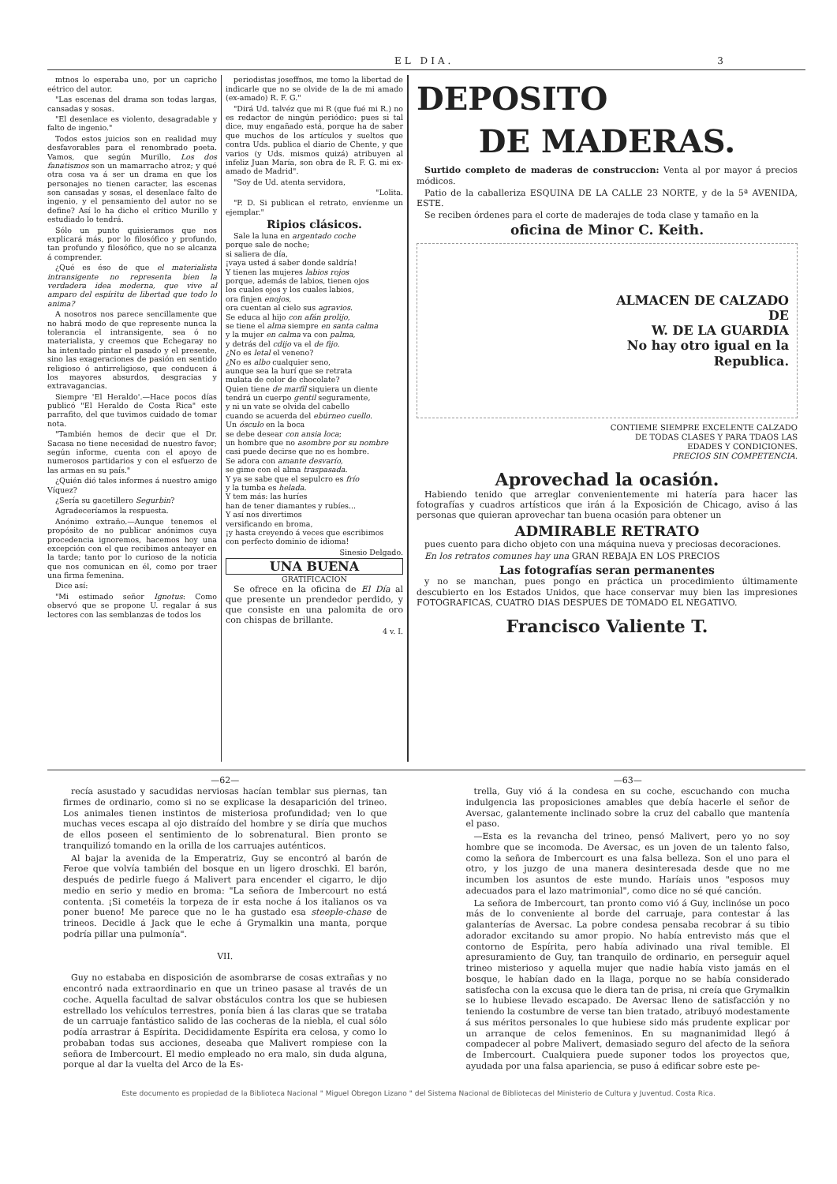EL DIA. 3
mtnos lo esperaba uno, por un capricho eétrico del autor.
"Las escenas del drama son todas largas, cansadas y sosas.
"El desenlace es violento, desagradable y falto de ingenio."
Todos estos juicios son en realidad muy desfavorables para el renombrado poeta. Vamos, que según Murillo, Los dos fanatismos son un mamarracho atroz; y qué otra cosa va á ser un drama en que los personajes no tienen caracter, las escenas son cansadas y sosas, el desenlace falto de ingenio, y el pensamiento del autor no se define? Así lo ha dicho el crítico Murillo y estudiado lo tendrá.
Sólo un punto quisieramos que nos explicará más, por lo filosófico y profundo, tan profundo y filosófico, que no se alcanza á comprender.
¿Qué es éso de que el materialista intransigente no representa bien la verdadera idea moderna, que vive al amparo del espíritu de libertad que todo lo anima?
A nosotros nos parece sencillamente que no habrá modo de que represente nunca la tolerancia el intransigente, sea ó no materialista, y creemos que Echegaray no ha intentado pintar el pasado y el presente, sino las exageraciones de pasión en sentido religioso ó antirreligioso, que conducen á los mayores absurdos, desgracias y extravagancias.
Siempre 'El Heraldo'.—Hace pocos días publicó "El Heraldo de Costa Rica" este parrafito, del que tuvimos cuidado de tomar nota.
"También hemos de decir que el Dr. Sacasa no tiene necesidad de nuestro favor; según informe, cuenta con el apoyo de numerosos partidarios y con el esfuerzo de las armas en su país."
¿Quién dió tales informes á nuestro amigo Víquez?
¿Sería su gacetillero Segurbin?
Agradeceríamos la respuesta.
Anónimo extraño.—Aunque tenemos el propósito de no publicar anónimos cuya procedencia ignoremos, hacemos hoy una excepción con el que recibimos anteayer en la tarde; tanto por lo curioso de la noticia que nos comunican en él, como por traer una firma femenina.
Dice así:
"Mi estimado señor Ignotus: Como observó que se propone U. regalar á sus lectores con las semblanzas de todos los
periodistas joseffnos, me tomo la libertad de indicarle que no se olvide de la de mi amado (ex-amado) R. F. G."
"Dirá Ud. talvéz que mi R (que fué mi R.) no es redactor de ningún periódico: pues si tal dice, muy engañado está, porque ha de saber que muchos de los artículos y sueltos que contra Uds. publica el diario de Chente, y que varios (y Uds. mismos quizá) atribuyen al infeliz Juan María, son obra de R. F. G. mi ex-amado de Madrid".
"Soy de Ud. atenta servidora,
"Lolita.
"P. D. Si publican el retrato, envíenme un ejemplar."
Ripios clásicos.
Sale la luna en argentado coche
porque sale de noche;
si saliera de día,
¡vaya usted á saber donde saldría!
Y tienen las mujeres labios rojos
porque, además de labios, tienen ojos
los cuales ojos y los cuales labios,
ora finjen enojos,
ora cuentan al cielo sus agravios.
Se educa al hijo con afán prolijo,
se tiene el alma siempre en santa calma
y la mujer en calma va con palma,
y detrás del cdijo va el de fijo.
¿No es letal el veneno?
¿No es albo cualquier seno,
aunque sea la hurí que se retrata
mulata de color de chocolate?
Quien tiene de marfil siquiera un diente
tendrá un cuerpo gentil seguramente,
y ni un vate se olvida del cabello
cuando se acuerda del ebúrneo cuello.
Un ósculo en la boca
se debe desear con ansia loca;
un hombre que no asombre por su nombre
casi puede decirse que no es hombre.
Se adora con amante desvarío,
se gime con el alma traspasada.
Y ya se sabe que el sepulcro es frío
y la tumba es helada.
Y tem más: las huríes
han de tener diamantes y rubíes...
Y así nos divertimos
versificando en broma,
¡y hasta creyendo á veces que escribimos
con perfecto dominio de idioma!
Sinesio Delgado.
UNA BUENA
GRATIFICACION
Se ofrece en la oficina de El Día al que presente un prendedor perdido, y que consiste en una palomita de oro con chispas de brillante.
4 v. I.
DEPOSITO
DE MADERAS.
Surtido completo de maderas de construccion: Venta al por mayor á precios módicos.
Patio de la caballeriza ESQUINA DE LA CALLE 23 NORTE, y de la 5ª AVENIDA, ESTE.
Se reciben órdenes para el corte de maderajes de toda clase y tamaño en la
oficina de Minor C. Keith.
ALMACEN DE CALZADO
DE
W. DE LA GUARDIA
No hay otro igual en la
Republica.
CONTIEME SIEMPRE EXCELENTE CALZADO
DE TODAS CLASES Y PARA TDAOS LAS
EDADES Y CONDICIONES.
PRECIOS SIN COMPETENCIA.
Aprovechad la ocasión.
Habiendo tenido que arreglar convenientemente mi hatería para hacer las fotografías y cuadros artísticos que irán á la Exposición de Chicago, aviso á las personas que quieran aprovechar tan buena ocasión para obtener un
ADMIRABLE RETRATO
pues cuento para dicho objeto con una máquina nueva y preciosas decoraciones.
En los retratos comunes hay una GRAN REBAJA EN LOS PRECIOS
Las fotografías seran permanentes
y no se manchan, pues pongo en práctica un procedimiento últimamente descubierto en los Estados Unidos, que hace conservar muy bien las impresiones FOTOGRAFICAS, CUATRO DIAS DESPUES DE TOMADO EL NEGATIVO.
Francisco Valiente T.
—62—
recía asustado y sacudidas nerviosas hacían temblar sus piernas, tan firmes de ordinario, como si no se explicase la desaparición del trineo. Los animales tienen instintos de misteriosa profundidad; ven lo que muchas veces escapa al ojo distraído del hombre y se diría que muchos de ellos poseen el sentimiento de lo sobrenatural. Bien pronto se tranquilizó tomando en la orilla de los carruajes auténticos.
Al bajar la avenida de la Emperatriz, Guy se encontró al barón de Feroe que volvía también del bosque en un ligero droschki. El barón, después de pedirle fuego á Malivert para encender el cigarro, le dijo medio en serio y medio en broma: "La señora de Imbercourt no está contenta. ¡Si cometéis la torpeza de ir esta noche á los italianos os va poner bueno! Me parece que no le ha gustado esa steeple-chase de trineos. Decidle á Jack que le eche á Grymalkin una manta, porque podría pillar una pulmonía".
VII.
Guy no estababa en disposición de asombrarse de cosas extrañas y no encontró nada extraordinario en que un trineo pasase al través de un coche. Aquella facultad de salvar obstáculos contra los que se hubiesen estrellado los vehículos terrestres, ponía bien á las claras que se trataba de un carruaje fantástico salido de las cocheras de la niebla, el cual sólo podía arrastrar á Espírita. Decididamente Espírita era celosa, y como lo probaban todas sus acciones, deseaba que Malivert rompiese con la señora de Imbercourt. El medio empleado no era malo, sin duda alguna, porque al dar la vuelta del Arco de la Es-
—63—
trella, Guy vió á la condesa en su coche, escuchando con mucha indulgencia las proposiciones amables que debía hacerle el señor de Aversac, galantemente inclinado sobre la cruz del caballo que mantenía el paso.
—Esta es la revancha del trineo, pensó Malivert, pero yo no soy hombre que se incomoda. De Aversac, es un joven de un talento falso, como la señora de Imbercourt es una falsa belleza. Son el uno para el otro, y los juzgo de una manera desinteresada desde que no me incumben los asuntos de este mundo. Haríais unos "esposos muy adecuados para el lazo matrimonial", como dice no sé qué canción.
La señora de Imbercourt, tan pronto como vió á Guy, inclinóse un poco más de lo conveniente al borde del carruaje, para contestar á las galanterías de Aversac. La pobre condesa pensaba recobrar á su tibio adorador excitando su amor propio. No había entrevisto más que el contorno de Espírita, pero había adivinado una rival temible. El apresuramiento de Guy, tan tranquilo de ordinario, en perseguir aquel trineo misterioso y aquella mujer que nadie había visto jamás en el bosque, le habían dado en la llaga, porque no se había considerado satisfecha con la excusa que le diera tan de prisa, ni creía que Grymalkin se lo hubiese llevado escapado. De Aversac lleno de satisfacción y no teniendo la costumbre de verse tan bien tratado, atribuyó modestamente á sus méritos personales lo que hubiese sido más prudente explicar por un arranque de celos femeninos. En su magnanimidad llegó á compadecer al pobre Malivert, demasiado seguro del afecto de la señora de Imbercourt. Cualquiera puede suponer todos los proyectos que, ayudada por una falsa apariencia, se puso á edificar sobre este pe-
Este documento es propiedad de la Biblioteca Nacional " Miguel Obregon Lizano " del Sistema Nacional de Bibliotecas del Ministerio de Cultura y Juventud. Costa Rica.